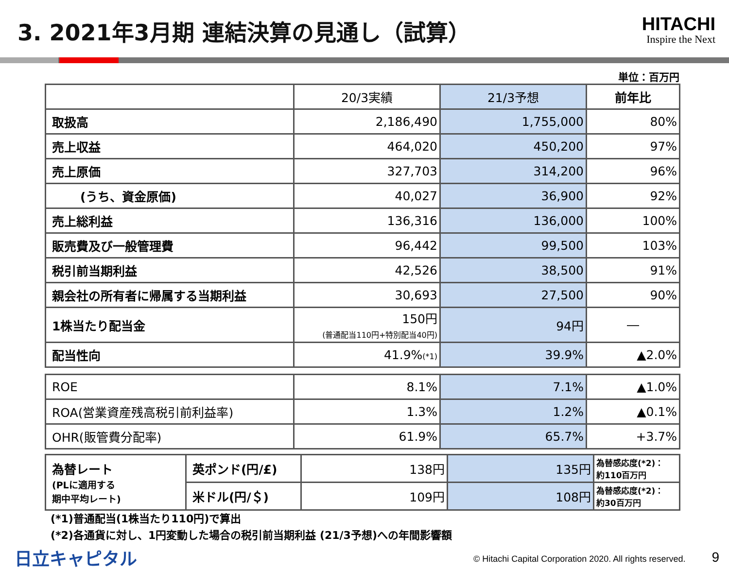3. 2021年3月期 連結決算の見通し（試算）
HITACHI
Inspire the Next
単位：百万円
| | 20/3実績 | 21/3予想 | 前年比 |
| --- | --- | --- | --- |
| 取扱高 | 2,186,490 | 1,755,000 | 80% |
| 売上収益 | 464,020 | 450,200 | 97% |
| 売上原価 | 327,703 | 314,200 | 96% |
| (うち、資金原価) | 40,027 | 36,900 | 92% |
| 売上総利益 | 136,316 | 136,000 | 100% |
| 販売費及び一般管理費 | 96,442 | 99,500 | 103% |
| 税引前当期利益 | 42,526 | 38,500 | 91% |
| 親会社の所有者に帰属する当期利益 | 30,693 | 27,500 | 90% |
| 1株当たり配当金 | 150円 (普通配当110円+特別配当40円) | 94円 | ― |
| 配当性向 | 41.9% (*1) | 39.9% | ▲2.0% |
| ROE | 8.1% | 7.1% | ▲1.0% |
| ROA(営業資産残高税引前利益率) | 1.3% | 1.2% | ▲0.1% |
| OHR(販管費分配率) | 61.9% | 65.7% | +3.7% |
| 為替レート (PLに適用する 期中平均レート) | 英ポンド(円/£) | 138円 | 135円 | 為替感応度(*2)： 約110百万円 |
| | 米ドル(円/＄) | 109円 | 108円 | 為替感応度(*2)： 約30百万円 |
(*1)普通配当(1株当たり110円)で算出
(*2)各通貨に対し、1円変動した場合の税引前当期利益 (21/3予想)への年間影響額
日立キャピタル © Hitachi Capital Corporation 2020. All rights reserved.　　　9